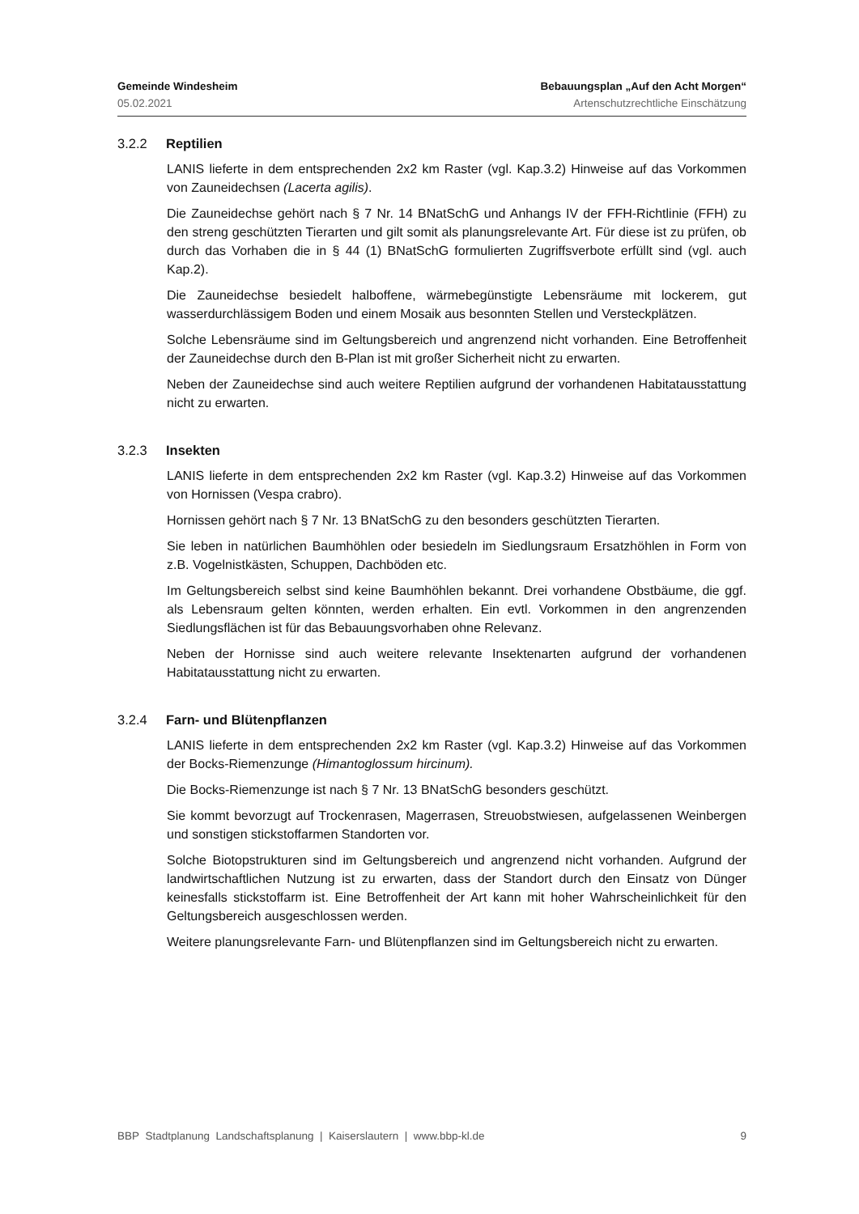Gemeinde Windesheim Bebauungsplan „Auf den Acht Morgen“
05.02.2021 Artenschutzrechtliche Einschätzung
3.2.2 Reptilien
LANIS lieferte in dem entsprechenden 2x2 km Raster (vgl. Kap.3.2) Hinweise auf das Vorkommen von Zauneidechsen (Lacerta agilis).
Die Zauneidechse gehört nach § 7 Nr. 14 BNatSchG und Anhangs IV der FFH-Richtlinie (FFH) zu den streng geschützten Tierarten und gilt somit als planungsrelevante Art. Für diese ist zu prüfen, ob durch das Vorhaben die in § 44 (1) BNatSchG formulierten Zugriffsverbote erfüllt sind (vgl. auch Kap.2).
Die Zauneidechse besiedelt halboffene, wärmebegünstigte Lebensräume mit lockerem, gut wasserdurchlässigem Boden und einem Mosaik aus besonnten Stellen und Versteckplätzen.
Solche Lebensräume sind im Geltungsbereich und angrenzend nicht vorhanden. Eine Betroffenheit der Zauneidechse durch den B-Plan ist mit großer Sicherheit nicht zu erwarten.
Neben der Zauneidechse sind auch weitere Reptilien aufgrund der vorhandenen Habitatausstattung nicht zu erwarten.
3.2.3 Insekten
LANIS lieferte in dem entsprechenden 2x2 km Raster (vgl. Kap.3.2) Hinweise auf das Vorkommen von Hornissen (Vespa crabro).
Hornissen gehört nach § 7 Nr. 13 BNatSchG zu den besonders geschützten Tierarten.
Sie leben in natürlichen Baumhöhlen oder besiedeln im Siedlungsraum Ersatzhöhlen in Form von z.B. Vogelnistkästen, Schuppen, Dachböden etc.
Im Geltungsbereich selbst sind keine Baumhöhlen bekannt. Drei vorhandene Obstbäume, die ggf. als Lebensraum gelten könnten, werden erhalten. Ein evtl. Vorkommen in den angrenzenden Siedlungsflächen ist für das Bebauungsvorhaben ohne Relevanz.
Neben der Hornisse sind auch weitere relevante Insektenarten aufgrund der vorhandenen Habitatausstattung nicht zu erwarten.
3.2.4 Farn- und Blütenpflanzen
LANIS lieferte in dem entsprechenden 2x2 km Raster (vgl. Kap.3.2) Hinweise auf das Vorkommen der Bocks-Riemenzunge (Himantoglossum hircinum).
Die Bocks-Riemenzunge ist nach § 7 Nr. 13 BNatSchG besonders geschützt.
Sie kommt bevorzugt auf Trockenrasen, Magerrasen, Streuobstwiesen, aufgelassenen Weinbergen und sonstigen stickstoffarmen Standorten vor.
Solche Biotopstrukturen sind im Geltungsbereich und angrenzend nicht vorhanden. Aufgrund der landwirtschaftlichen Nutzung ist zu erwarten, dass der Standort durch den Einsatz von Dünger keinesfalls stickstoffarm ist. Eine Betroffenheit der Art kann mit hoher Wahrscheinlichkeit für den Geltungsbereich ausgeschlossen werden.
Weitere planungsrelevante Farn- und Blütenpflanzen sind im Geltungsbereich nicht zu erwarten.
BBP Stadtplanung Landschaftsplanung | Kaiserslautern | www.bbp-kl.de 9